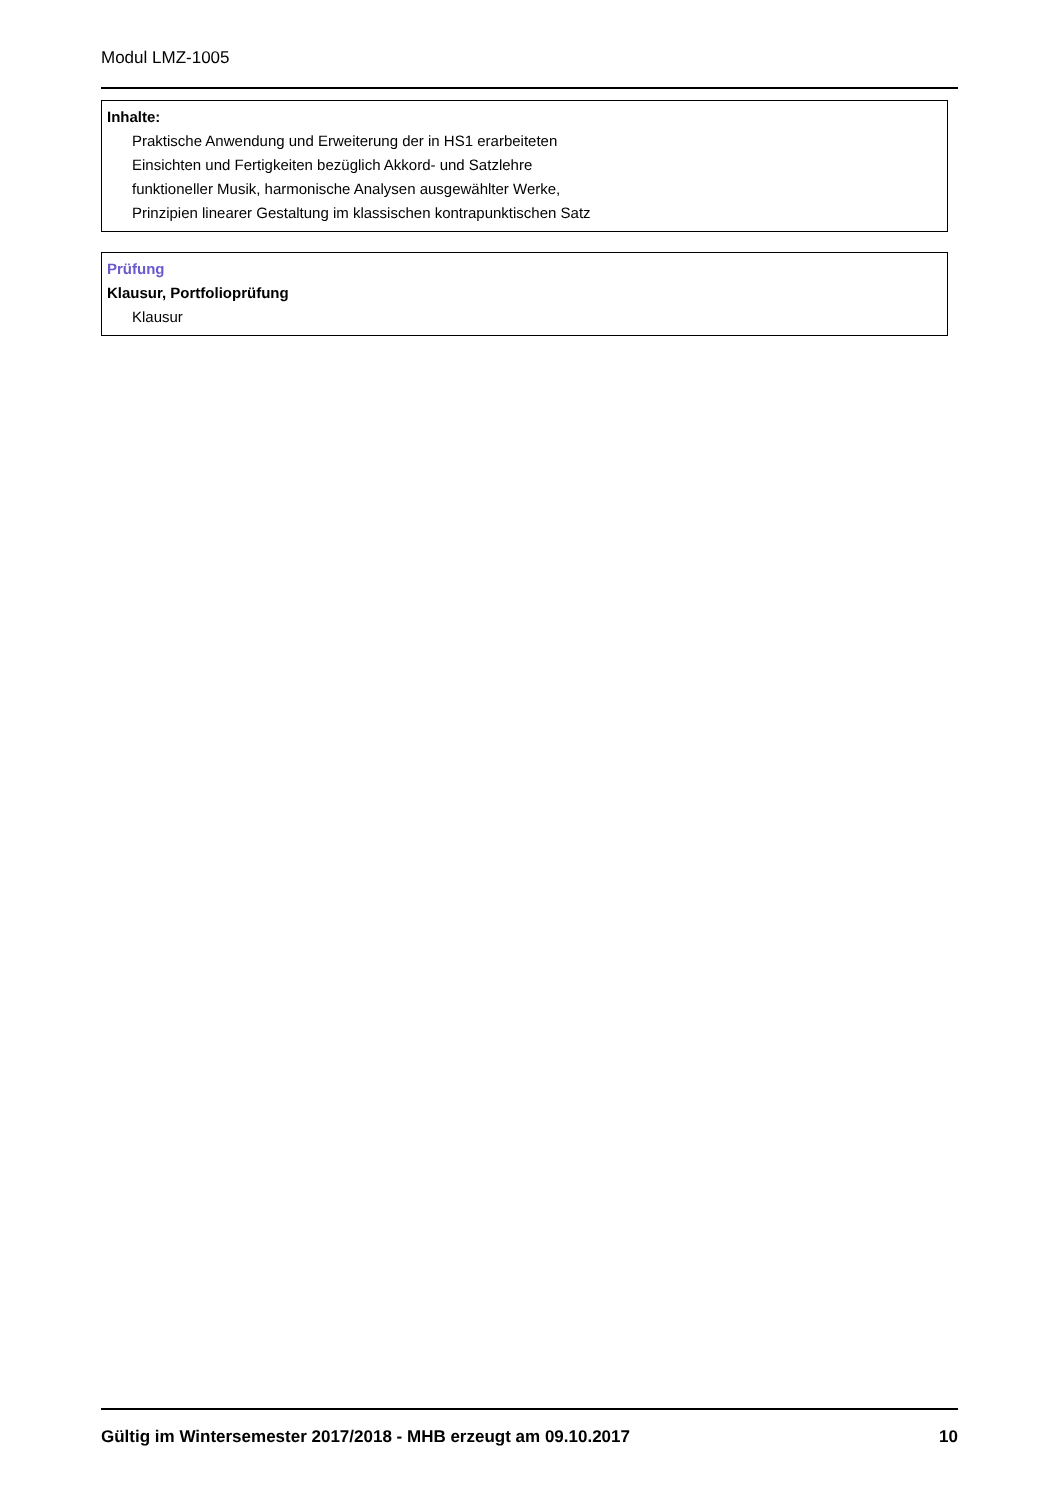Modul LMZ-1005
Inhalte:
Praktische Anwendung und Erweiterung der in HS1 erarbeiteten
Einsichten und Fertigkeiten bezüglich Akkord- und Satzlehre
funktioneller Musik, harmonische Analysen ausgewählter Werke,
Prinzipien linearer Gestaltung im klassischen kontrapunktischen Satz
Prüfung
Klausur, Portfolioprüfung
Klausur
Gültig im Wintersemester 2017/2018 - MHB erzeugt am 09.10.2017 10